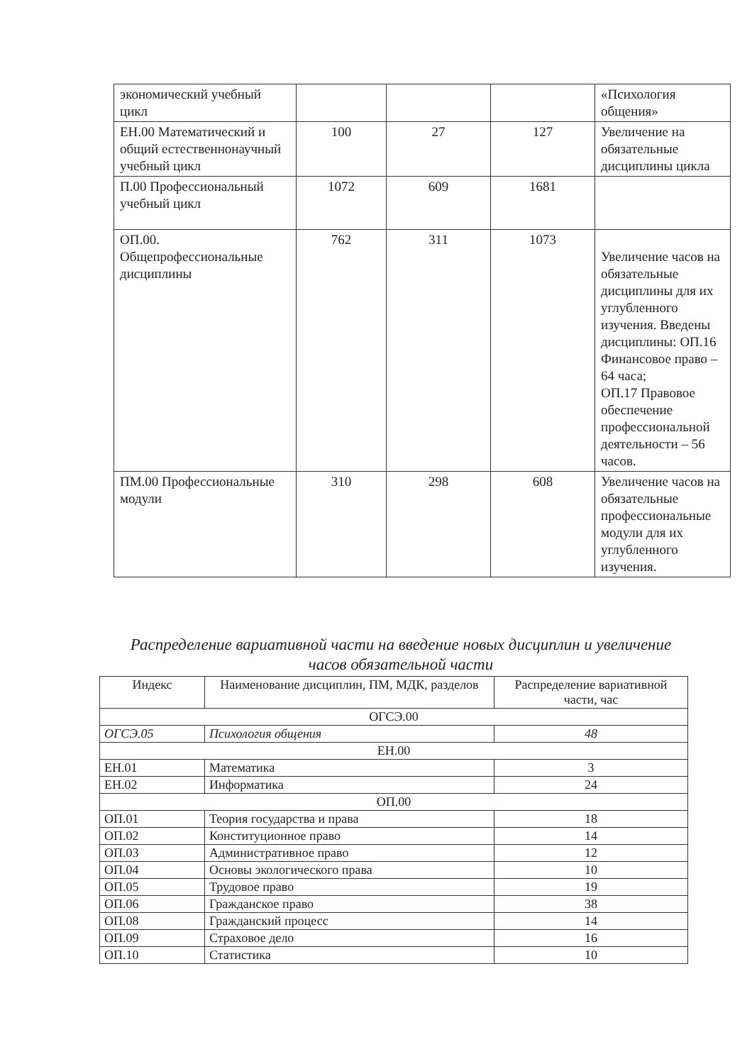| экономический учебный цикл | | | | «Психология общения» |
| ЕН.00 Математический и общий естественнонаучный учебный цикл | 100 | 27 | 127 | Увеличение на обязательные дисциплины цикла |
| П.00 Профессиональный учебный цикл | 1072 | 609 | 1681 | |
| ОП.00. Общепрофессиональные дисциплины | 762 | 311 | 1073 | Увеличение часов на обязательные дисциплины для их углубленного изучения. Введены дисциплины: ОП.16 Финансовое право – 64 часа; ОП.17 Правовое обеспечение профессиональной деятельности – 56 часов. |
| ПМ.00 Профессиональные модули | 310 | 298 | 608 | Увеличение часов на обязательные профессиональные модули для их углубленного изучения. |
Распределение вариативной части на введение новых дисциплин и увеличение часов обязательной части
| Индекс | Наименование дисциплин, ПМ, МДК, разделов | Распределение вариативной части, час |
| --- | --- | --- |
| ОГСЭ.00 | | |
| ОГСЭ.05 | Психология общения | 48 |
| ЕН.00 | | |
| ЕН.01 | Математика | 3 |
| ЕН.02 | Информатика | 24 |
| ОП.00 | | |
| ОП.01 | Теория государства и права | 18 |
| ОП.02 | Конституционное право | 14 |
| ОП.03 | Административное право | 12 |
| ОП.04 | Основы экологического права | 10 |
| ОП.05 | Трудовое право | 19 |
| ОП.06 | Гражданское право | 38 |
| ОП.08 | Гражданский процесс | 14 |
| ОП.09 | Страховое дело | 16 |
| ОП.10 | Статистика | 10 |